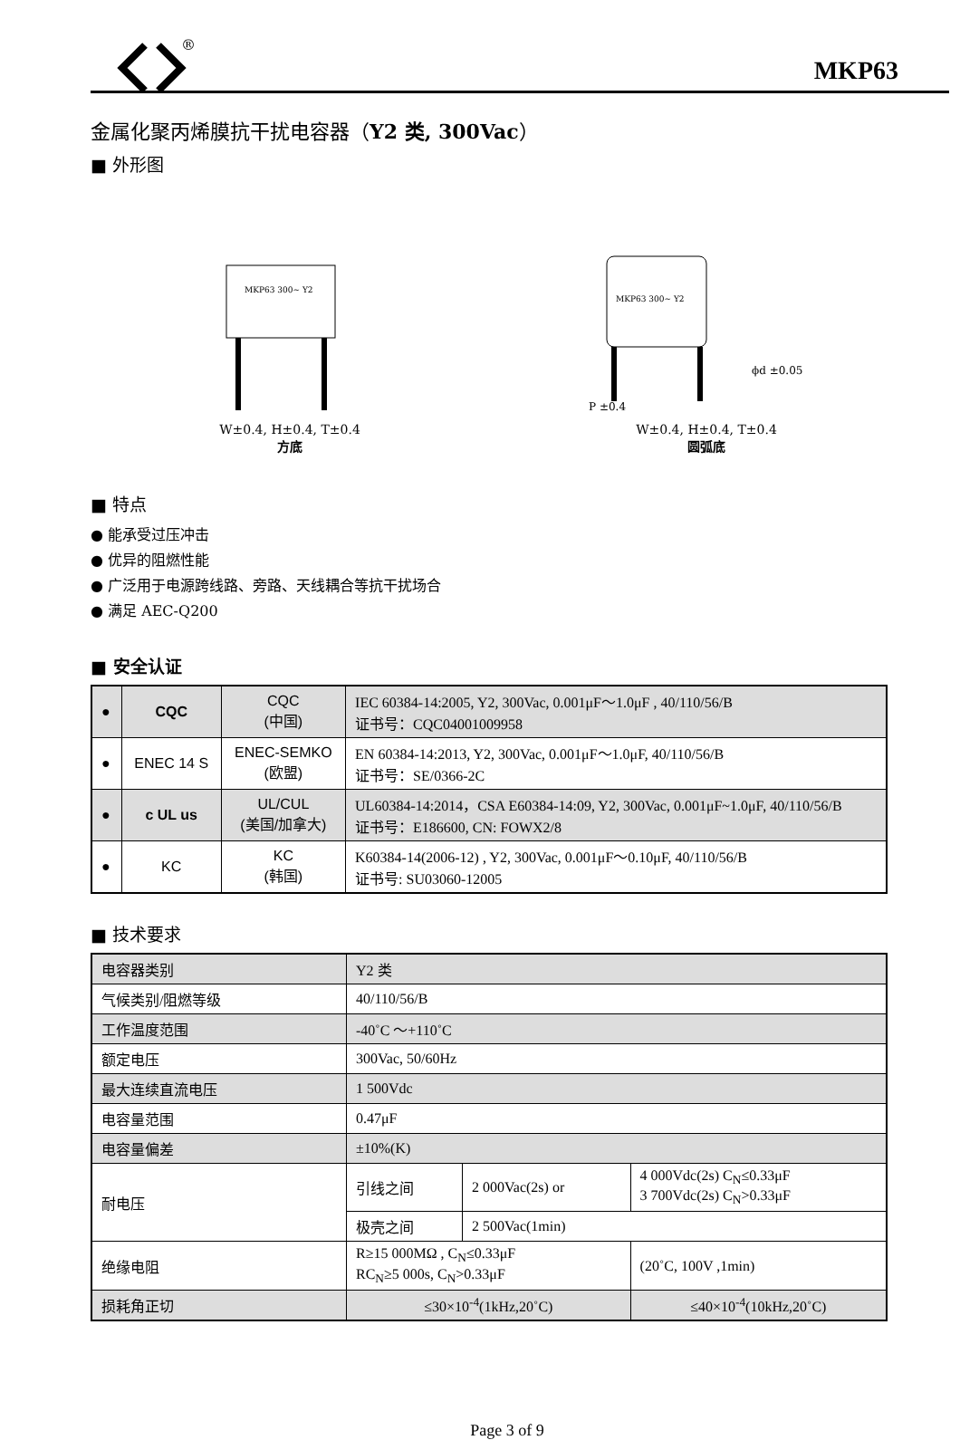®
MKP63
金属化聚丙烯膜抗干扰电容器（Y2 类, 300Vac）
■ 外形图
MKP63 300~ Y2
W±0.4, H±0.4, T±0.4
方底
MKP63 300~ Y2
P ±0.4
ϕd ±0.05
W±0.4, H±0.4, T±0.4
圆弧底
■ 特点
● 能承受过压冲击
● 优异的阻燃性能
● 广泛用于电源跨线路、旁路、天线耦合等抗干扰场合
● 满足 AEC-Q200
■ 安全认证
| ● | CQC | CQC (中国) | IEC 60384-14:2005, Y2, 300Vac, 0.001μF～1.0μF , 40/110/56/B 证书号：CQC04001009958 |
| ● | ENEC 14 S | ENEC-SEMKO (欧盟) | EN 60384-14:2013, Y2, 300Vac, 0.001μF～1.0μF, 40/110/56/B 证书号：SE/0366-2C |
| ● | c UL us | UL/CUL (美国/加拿大) | UL60384-14:2014，CSA E60384-14:09, Y2, 300Vac, 0.001μF~1.0μF, 40/110/56/B 证书号：E186600, CN: FOWX2/8 |
| ● | KC | KC (韩国) | K60384-14(2006-12) , Y2, 300Vac, 0.001μF～0.10μF, 40/110/56/B 证书号: SU03060-12005 |
■ 技术要求
| 电容器类别 | Y2 类 | | |
| 气候类别/阻燃等级 | 40/110/56/B | | |
| 工作温度范围 | -40˚C ～+110˚C | | |
| 额定电压 | 300Vac, 50/60Hz | | |
| 最大连续直流电压 | 1 500Vdc | | |
| 电容量范围 | 0.47μF | | |
| 电容量偏差 | ±10%(K) | | |
| 耐电压 | 引线之间 | 2 000Vac(2s) or | 4 000Vdc(2s) C<sub>N</sub>≤0.33μF 3 700Vdc(2s) C<sub>N</sub>>0.33μF |
| | 极壳之间 | 2 500Vac(1min) | |
| 绝缘电阻 | R≥15 000MΩ , C<sub>N</sub>≤0.33μF RC<sub>N</sub>≥5 000s, C<sub>N</sub>>0.33μF | | (20˚C, 100V ,1min) |
| 损耗角正切 | ≤30×10<sup>-4</sup>(1kHz,20˚C) | | ≤40×10<sup>-4</sup>(10kHz,20˚C) |
Page 3 of 9